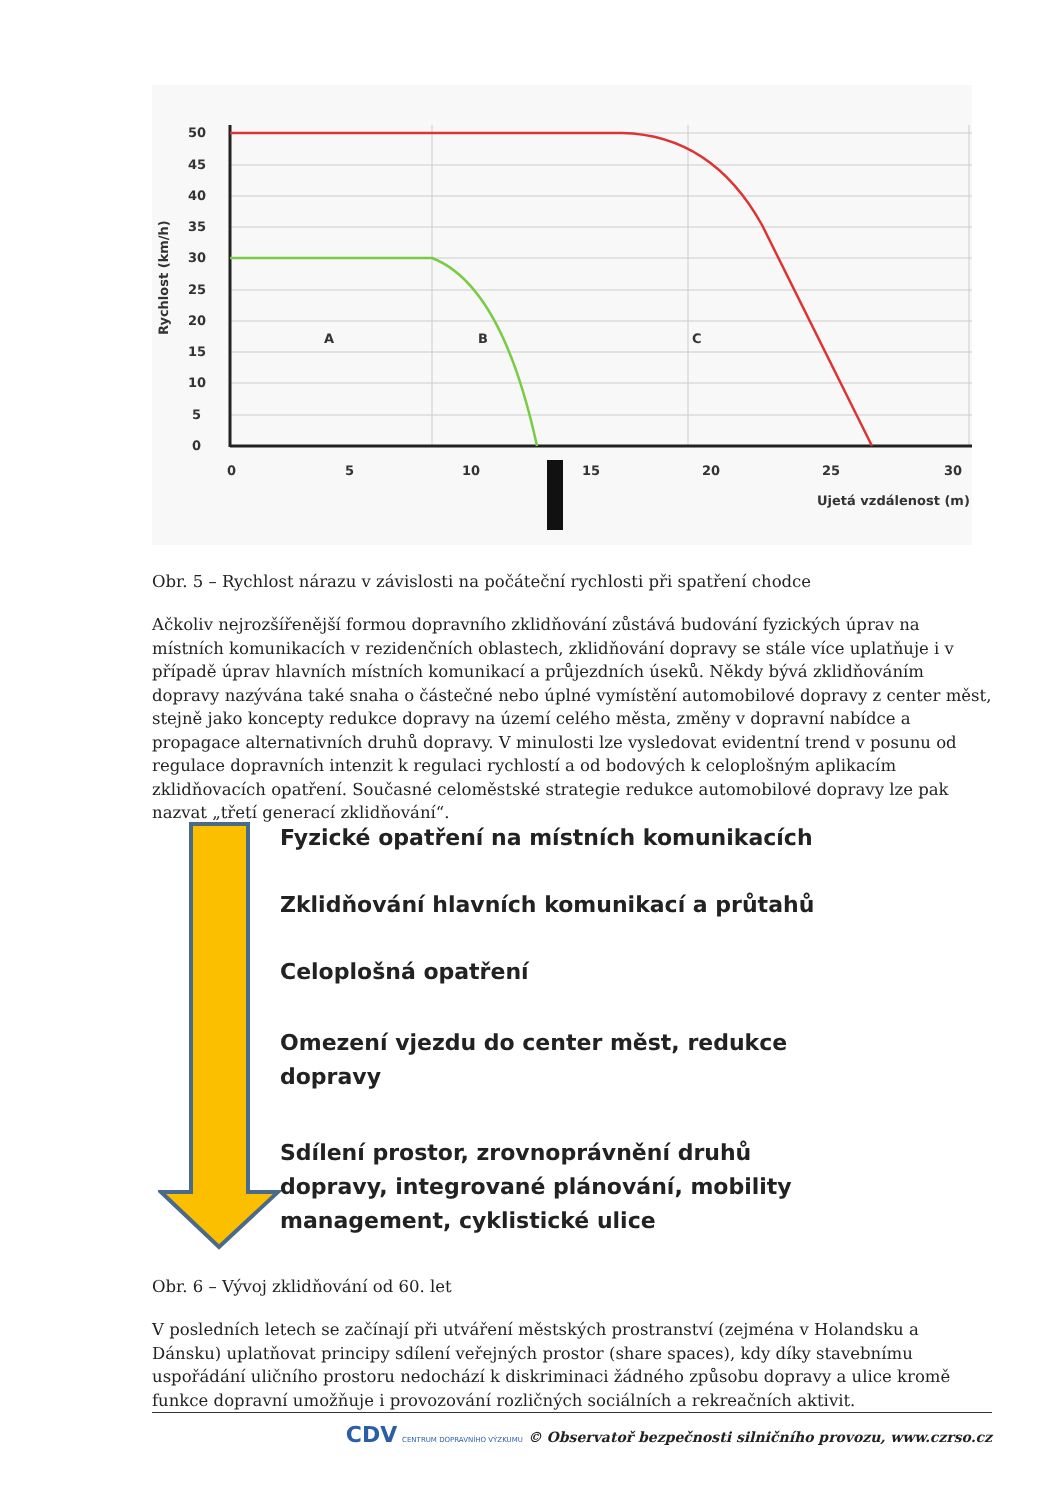50
45
40
35
30
25
20
15
10
5
0
0
5
10
15
20
25
30
A
B
C
Ujetá vzdálenost (m)
Rychlost (km/h)
Obr. 5 – Rychlost nárazu v závislosti na počáteční rychlosti při spatření chodce
Ačkoliv nejrozšířenější formou dopravního zklidňování zůstává budování fyzických úprav na místních komunikacích v rezidenčních oblastech, zklidňování dopravy se stále více uplatňuje i v případě úprav hlavních místních komunikací a průjezdních úseků. Někdy bývá zklidňováním dopravy nazývána také snaha o částečné nebo úplné vymístění automobilové dopravy z center měst, stejně jako koncepty redukce dopravy na území celého města, změny v dopravní nabídce a propagace alternativních druhů dopravy. V minulosti lze vysledovat evidentní trend v posunu od regulace dopravních intenzit k regulaci rychlostí a od bodových k celoplošným aplikacím zklidňovacích opatření. Současné celoměstské strategie redukce automobilové dopravy lze pak nazvat „třetí generací zklidňování“.
Fyzické opatření na místních komunikacích
Zklidňování hlavních komunikací a průtahů
Celoplošná opatření
Omezení vjezdu do center měst, redukce dopravy
Sdílení prostor, zrovnoprávnění druhů dopravy, integrované plánování, mobility management, cyklistické ulice
Obr. 6 – Vývoj zklidňování od 60. let
V posledních letech se začínají při utváření městských prostranství (zejména v Holandsku a Dánsku) uplatňovat principy sdílení veřejných prostor (share spaces), kdy díky stavebnímu uspořádání uličního prostoru nedochází k diskriminaci žádného způsobu dopravy a ulice kromě funkce dopravní umožňuje i provozování rozličných sociálních a rekreačních aktivit.
CDV CENTRUM DOPRAVNÍHO VÝZKUMU © Observatoř bezpečnosti silničního provozu, www.czrso.cz